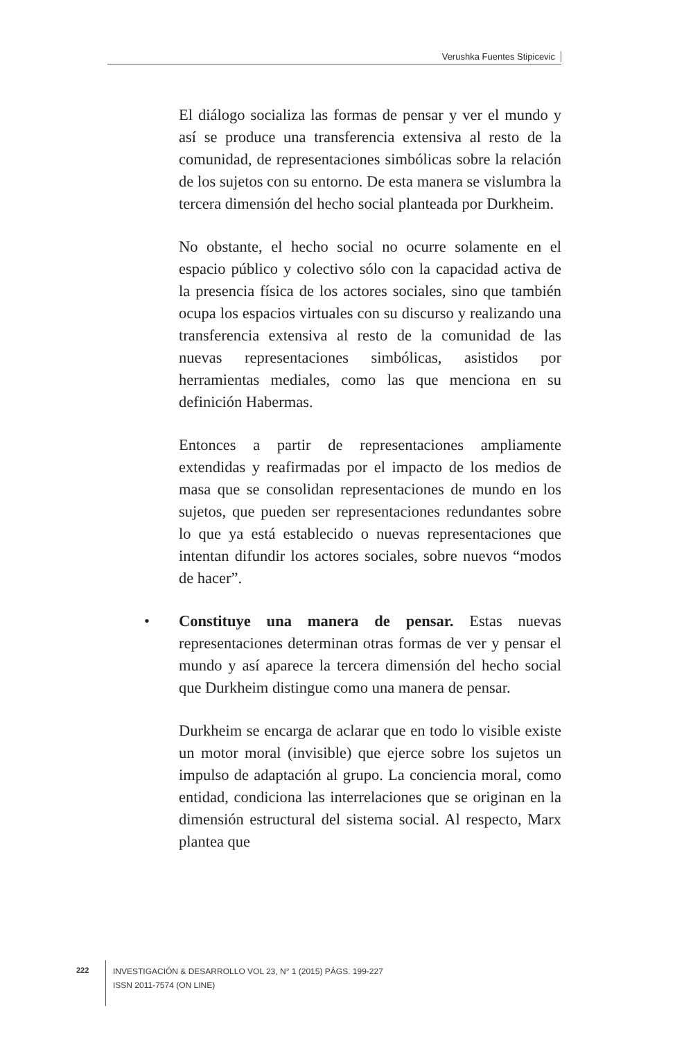Verushka Fuentes Stipicevic
El diálogo socializa las formas de pensar y ver el mundo y así se produce una transferencia extensiva al resto de la comunidad, de representaciones simbólicas sobre la relación de los sujetos con su entorno. De esta manera se vislumbra la tercera dimensión del hecho social planteada por Durkheim.
No obstante, el hecho social no ocurre solamente en el espacio público y colectivo sólo con la capacidad activa de la presencia física de los actores sociales, sino que también ocupa los espacios virtuales con su discurso y realizando una transferencia extensiva al resto de la comunidad de las nuevas representaciones simbólicas, asistidos por herramientas mediales, como las que menciona en su definición Habermas.
Entonces a partir de representaciones ampliamente extendidas y reafirmadas por el impacto de los medios de masa que se consolidan representaciones de mundo en los sujetos, que pueden ser representaciones redundantes sobre lo que ya está establecido o nuevas representaciones que intentan difundir los actores sociales, sobre nuevos “modos de hacer”.
• Constituye una manera de pensar. Estas nuevas representaciones determinan otras formas de ver y pensar el mundo y así aparece la tercera dimensión del hecho social que Durkheim distingue como una manera de pensar.
Durkheim se encarga de aclarar que en todo lo visible existe un motor moral (invisible) que ejerce sobre los sujetos un impulso de adaptación al grupo. La conciencia moral, como entidad, condiciona las interrelaciones que se originan en la dimensión estructural del sistema social. Al respecto, Marx plantea que
222
INVESTIGACIÓN & DESARROLLO VOL 23, N° 1 (2015) PÁGS. 199-227
ISSN 2011-7574 (ON LINE)